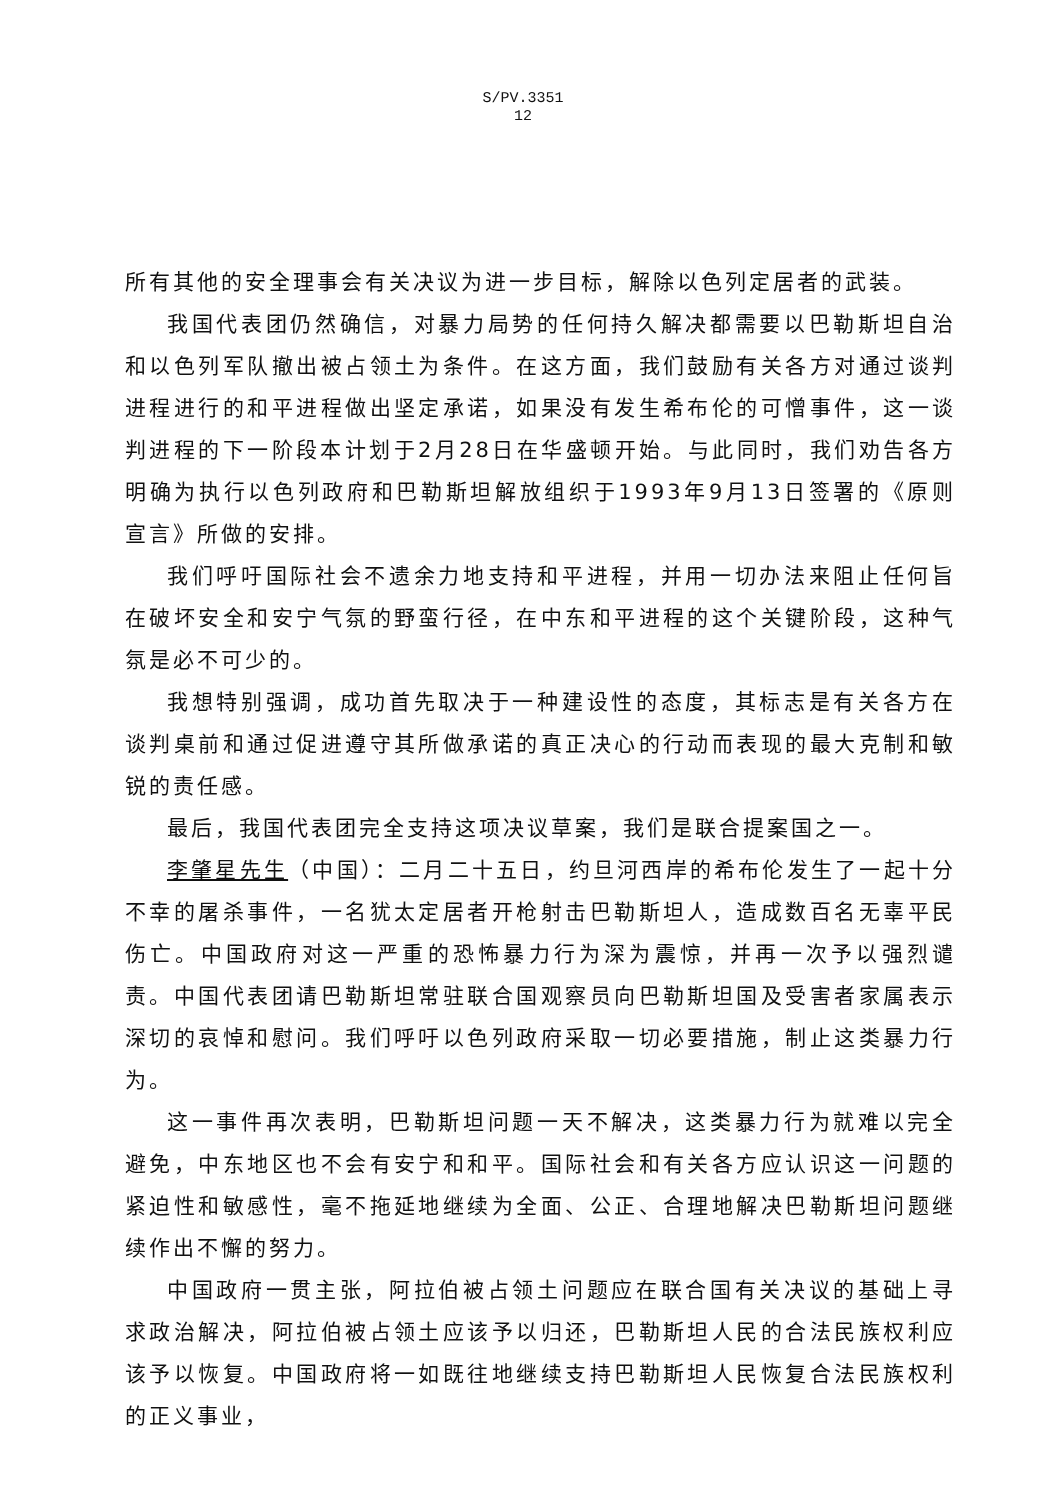S/PV.3351
12
所有其他的安全理事会有关决议为进一步目标，解除以色列定居者的武装。
我国代表团仍然确信，对暴力局势的任何持久解决都需要以巴勒斯坦自治和以色列军队撤出被占领土为条件。在这方面，我们鼓励有关各方对通过谈判进程进行的和平进程做出坚定承诺，如果没有发生希布伦的可憎事件，这一谈判进程的下一阶段本计划于2月28日在华盛顿开始。与此同时，我们劝告各方明确为执行以色列政府和巴勒斯坦解放组织于1993年9月13日签署的《原则宣言》所做的安排。
我们呼吁国际社会不遗余力地支持和平进程，并用一切办法来阻止任何旨在破坏安全和安宁气氛的野蛮行径，在中东和平进程的这个关键阶段，这种气氛是必不可少的。
我想特别强调，成功首先取决于一种建设性的态度，其标志是有关各方在谈判桌前和通过促进遵守其所做承诺的真正决心的行动而表现的最大克制和敏锐的责任感。
最后，我国代表团完全支持这项决议草案，我们是联合提案国之一。
李肇星先生（中国）：二月二十五日，约旦河西岸的希布伦发生了一起十分不幸的屠杀事件，一名犹太定居者开枪射击巴勒斯坦人，造成数百名无辜平民伤亡。中国政府对这一严重的恐怖暴力行为深为震惊，并再一次予以强烈谴责。中国代表团请巴勒斯坦常驻联合国观察员向巴勒斯坦国及受害者家属表示深切的哀悼和慰问。我们呼吁以色列政府采取一切必要措施，制止这类暴力行为。
这一事件再次表明，巴勒斯坦问题一天不解决，这类暴力行为就难以完全避免，中东地区也不会有安宁和和平。国际社会和有关各方应认识这一问题的紧迫性和敏感性，毫不拖延地继续为全面、公正、合理地解决巴勒斯坦问题继续作出不懈的努力。
中国政府一贯主张，阿拉伯被占领土问题应在联合国有关决议的基础上寻求政治解决，阿拉伯被占领土应该予以归还，巴勒斯坦人民的合法民族权利应该予以恢复。中国政府将一如既往地继续支持巴勒斯坦人民恢复合法民族权利的正义事业，